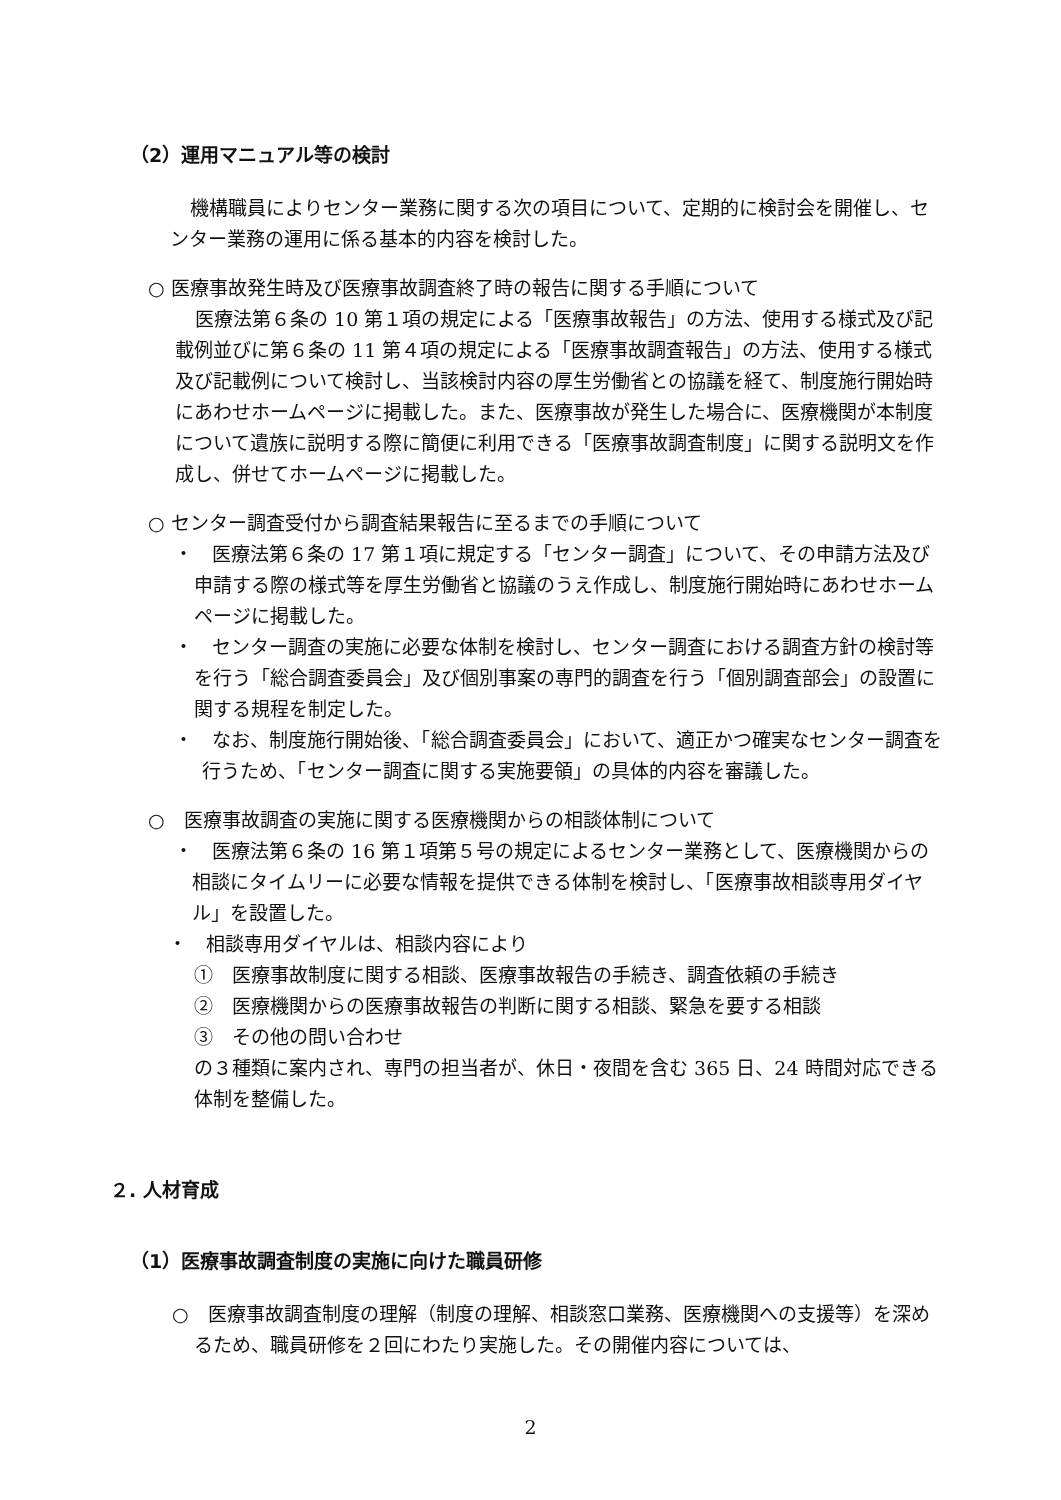（2）運用マニュアル等の検討
機構職員によりセンター業務に関する次の項目について、定期的に検討会を開催し、センター業務の運用に係る基本的内容を検討した。
○ 医療事故発生時及び医療事故調査終了時の報告に関する手順について
医療法第６条の 10 第１項の規定による「医療事故報告」の方法、使用する様式及び記載例並びに第６条の 11 第４項の規定による「医療事故調査報告」の方法、使用する様式及び記載例について検討し、当該検討内容の厚生労働省との協議を経て、制度施行開始時にあわせホームページに掲載した。また、医療事故が発生した場合に、医療機関が本制度について遺族に説明する際に簡便に利用できる「医療事故調査制度」に関する説明文を作成し、併せてホームページに掲載した。
○ センター調査受付から調査結果報告に至るまでの手順について
・　医療法第６条の 17 第１項に規定する「センター調査」について、その申請方法及び申請する際の様式等を厚生労働省と協議のうえ作成し、制度施行開始時にあわせホームページに掲載した。
・　センター調査の実施に必要な体制を検討し、センター調査における調査方針の検討等を行う「総合調査委員会」及び個別事案の専門的調査を行う「個別調査部会」の設置に関する規程を制定した。
・　なお、制度施行開始後、「総合調査委員会」において、適正かつ確実なセンター調査を行うため、「センター調査に関する実施要領」の具体的内容を審議した。
○　医療事故調査の実施に関する医療機関からの相談体制について
・　医療法第６条の 16 第１項第５号の規定によるセンター業務として、医療機関からの相談にタイムリーに必要な情報を提供できる体制を検討し、「医療事故相談専用ダイヤル」を設置した。
・　相談専用ダイヤルは、相談内容により
①　医療事故制度に関する相談、医療事故報告の手続き、調査依頼の手続き
②　医療機関からの医療事故報告の判断に関する相談、緊急を要する相談
③　その他の問い合わせ
の３種類に案内され、専門の担当者が、休日・夜間を含む 365 日、24 時間対応できる体制を整備した。
２. 人材育成
（1）医療事故調査制度の実施に向けた職員研修
○　医療事故調査制度の理解（制度の理解、相談窓口業務、医療機関への支援等）を深めるため、職員研修を２回にわたり実施した。その開催内容については、
2